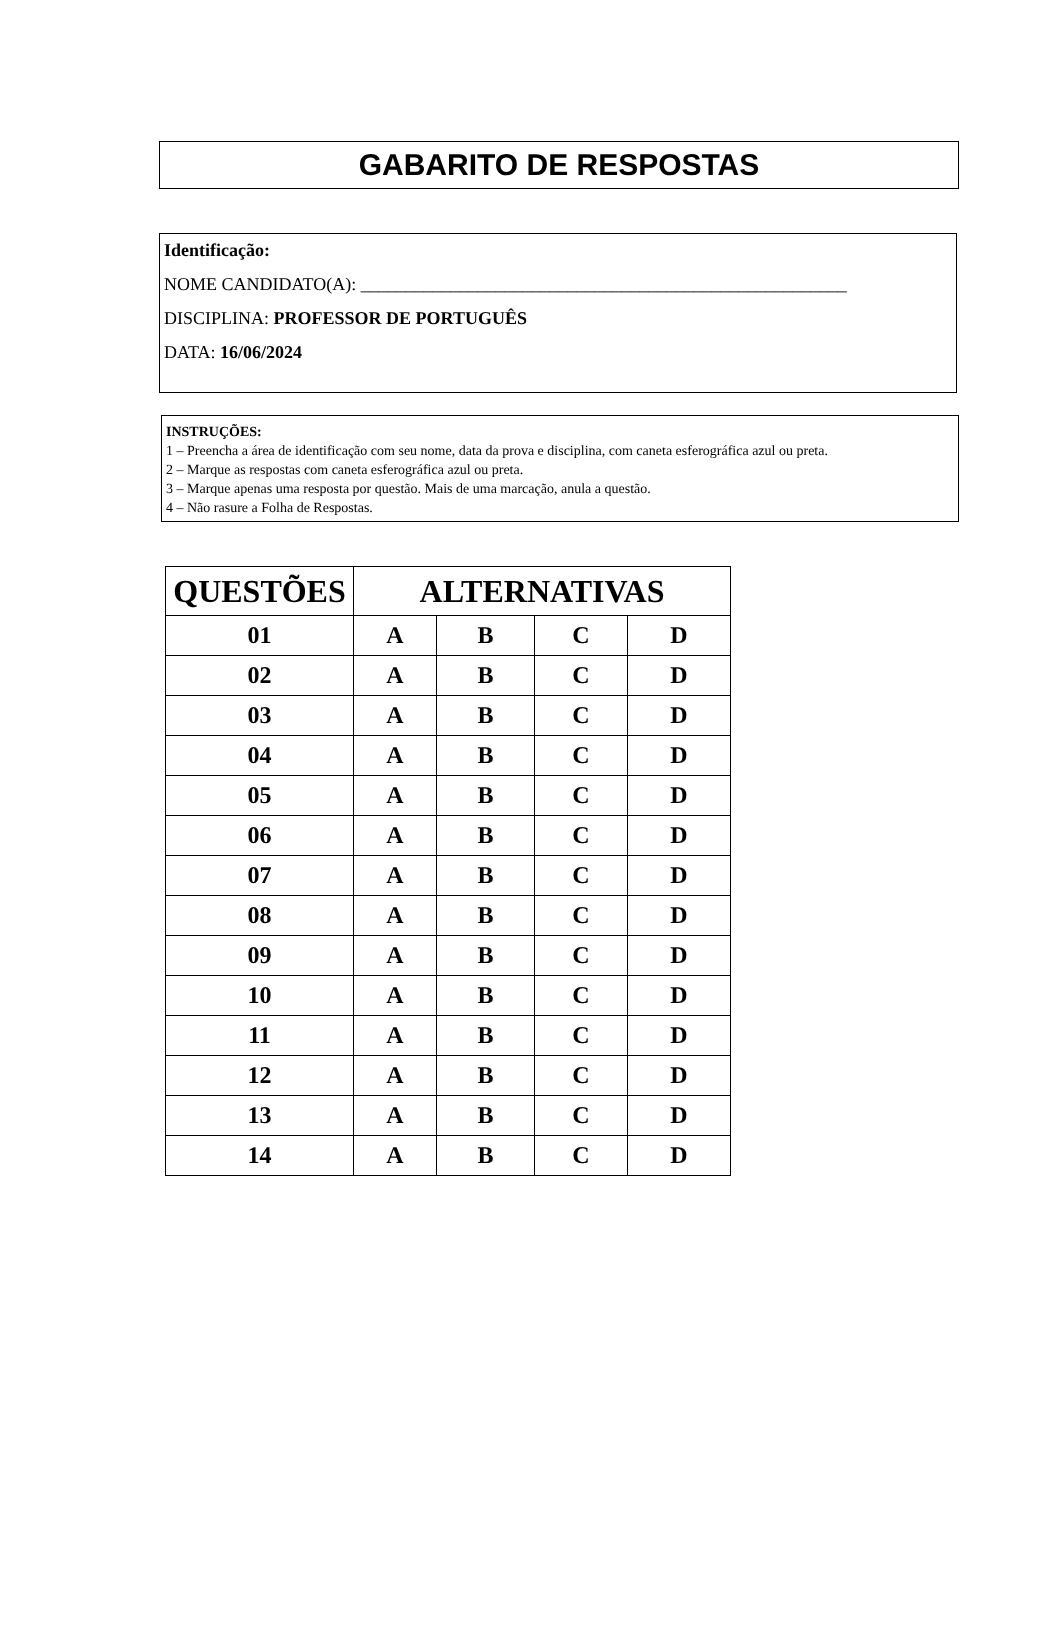GABARITO DE RESPOSTAS
Identificação:
NOME CANDIDATO(A): ______________________________________________________
DISCIPLINA: PROFESSOR DE PORTUGUÊS
DATA: 16/06/2024
INSTRUÇÕES:
1 – Preencha a área de identificação com seu nome, data da prova e disciplina, com caneta esferográfica azul ou preta.
2 – Marque as respostas com caneta esferográfica azul ou preta.
3 – Marque apenas uma resposta por questão. Mais de uma marcação, anula a questão.
4 – Não rasure a Folha de Respostas.
| QUESTÕES | ALTERNATIVAS | | | |
| --- | --- | --- | --- | --- |
| 01 | A | B | C | D |
| 02 | A | B | C | D |
| 03 | A | B | C | D |
| 04 | A | B | C | D |
| 05 | A | B | C | D |
| 06 | A | B | C | D |
| 07 | A | B | C | D |
| 08 | A | B | C | D |
| 09 | A | B | C | D |
| 10 | A | B | C | D |
| 11 | A | B | C | D |
| 12 | A | B | C | D |
| 13 | A | B | C | D |
| 14 | A | B | C | D |